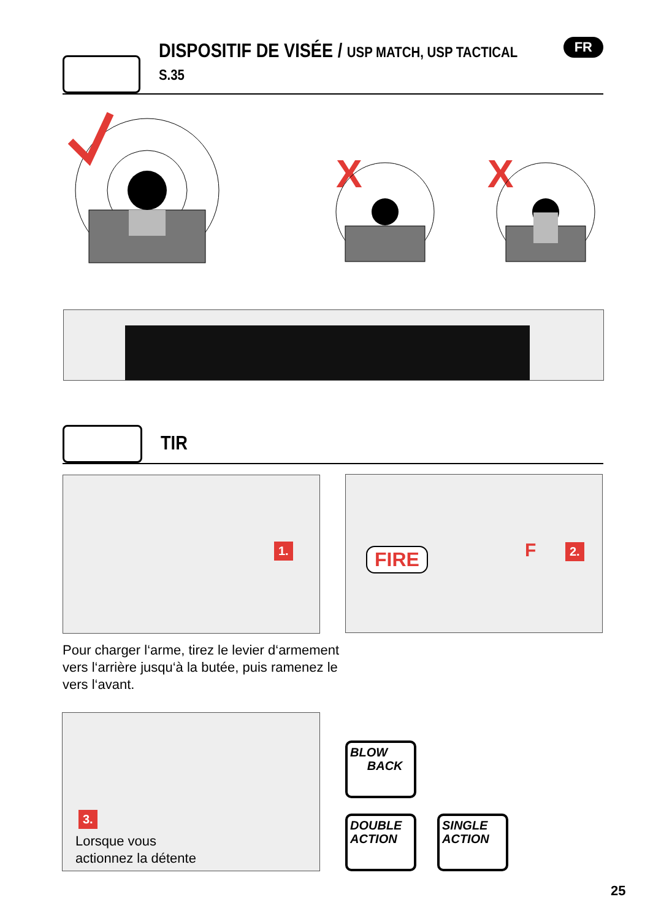DISPOSITIF DE VISÉE / USP MATCH, USP TACTICAL S.35
FR
X
X
TIR
1.
FIRE F 2.
Pour charger l‘arme, tirez le levier d‘armement
vers l‘arrière jusqu‘à la butée, puis ramenez le
vers l‘avant.
3.
Lorsque vous
actionnez la détente
BLOW
BACK
DOUBLE
ACTION
SINGLE
ACTION
25